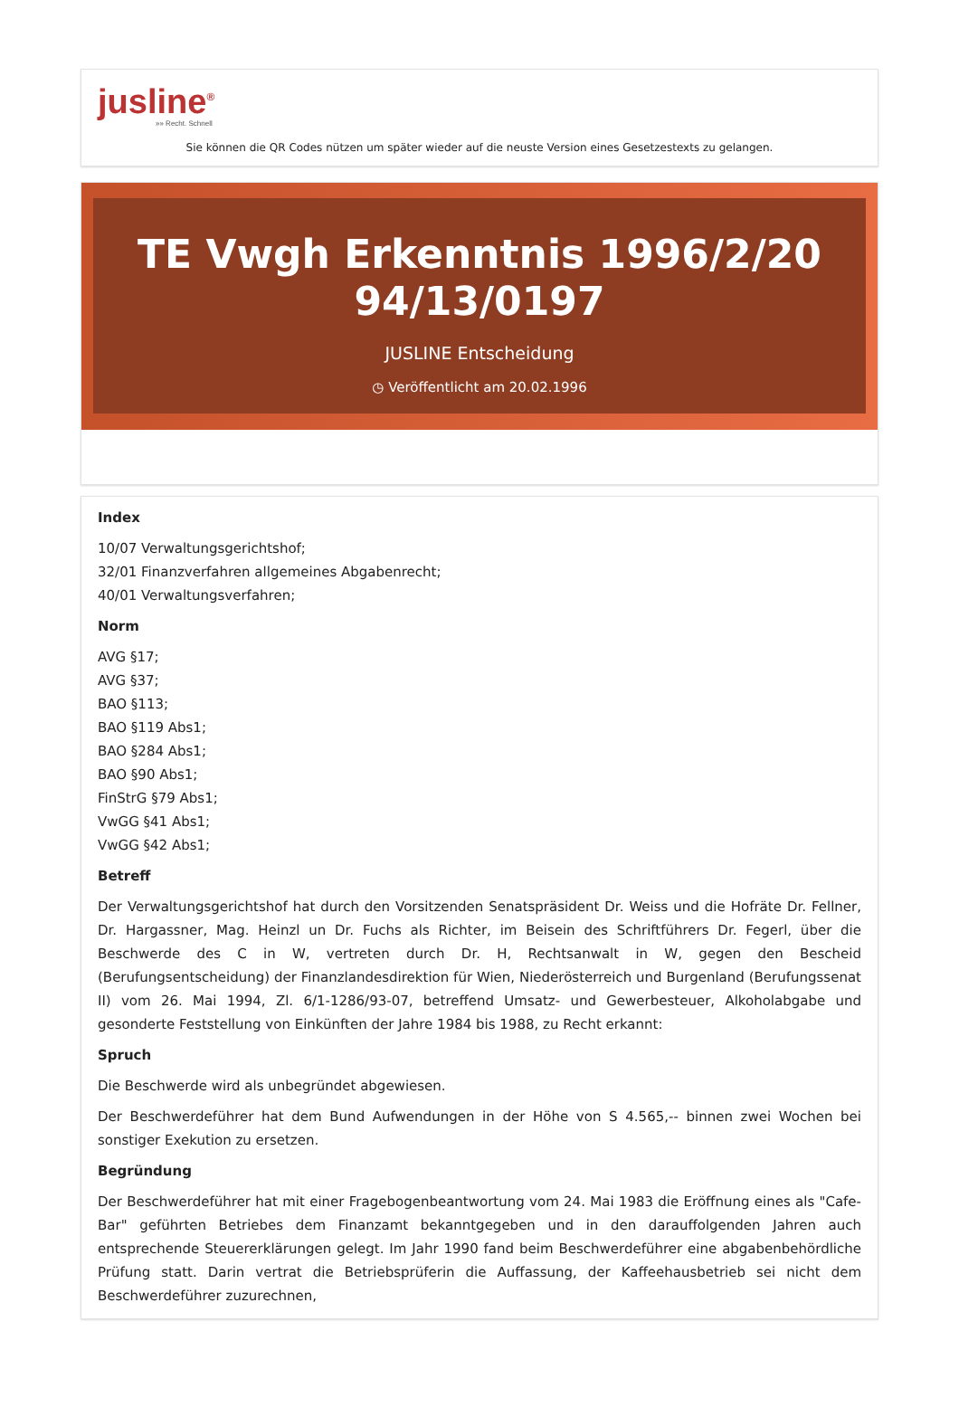jusline<sup>®</sup>
»» Recht. Schnell
Sie können die QR Codes nützen um später wieder auf die neuste Version eines Gesetzestexts zu gelangen.
TE Vwgh Erkenntnis 1996/2/20 94/13/0197
JUSLINE Entscheidung
◷ Veröffentlicht am 20.02.1996
Index
10/07 Verwaltungsgerichtshof;
32/01 Finanzverfahren allgemeines Abgabenrecht;
40/01 Verwaltungsverfahren;
Norm
AVG §17;
AVG §37;
BAO §113;
BAO §119 Abs1;
BAO §284 Abs1;
BAO §90 Abs1;
FinStrG §79 Abs1;
VwGG §41 Abs1;
VwGG §42 Abs1;
Betreff
Der Verwaltungsgerichtshof hat durch den Vorsitzenden Senatspräsident Dr. Weiss und die Hofräte Dr. Fellner, Dr. Hargassner, Mag. Heinzl un Dr. Fuchs als Richter, im Beisein des Schriftführers Dr. Fegerl, über die Beschwerde des C in W, vertreten durch Dr. H, Rechtsanwalt in W, gegen den Bescheid (Berufungsentscheidung) der Finanzlandesdirektion für Wien, Niederösterreich und Burgenland (Berufungssenat II) vom 26. Mai 1994, Zl. 6/1-1286/93-07, betreffend Umsatz- und Gewerbesteuer, Alkoholabgabe und gesonderte Feststellung von Einkünften der Jahre 1984 bis 1988, zu Recht erkannt:
Spruch
Die Beschwerde wird als unbegründet abgewiesen.
Der Beschwerdeführer hat dem Bund Aufwendungen in der Höhe von S 4.565,-- binnen zwei Wochen bei sonstiger Exekution zu ersetzen.
Begründung
Der Beschwerdeführer hat mit einer Fragebogenbeantwortung vom 24. Mai 1983 die Eröffnung eines als "Cafe-Bar" geführten Betriebes dem Finanzamt bekanntgegeben und in den darauffolgenden Jahren auch entsprechende Steuererklärungen gelegt. Im Jahr 1990 fand beim Beschwerdeführer eine abgabenbehördliche Prüfung statt. Darin vertrat die Betriebsprüferin die Auffassung, der Kaffeehausbetrieb sei nicht dem Beschwerdeführer zuzurechnen,